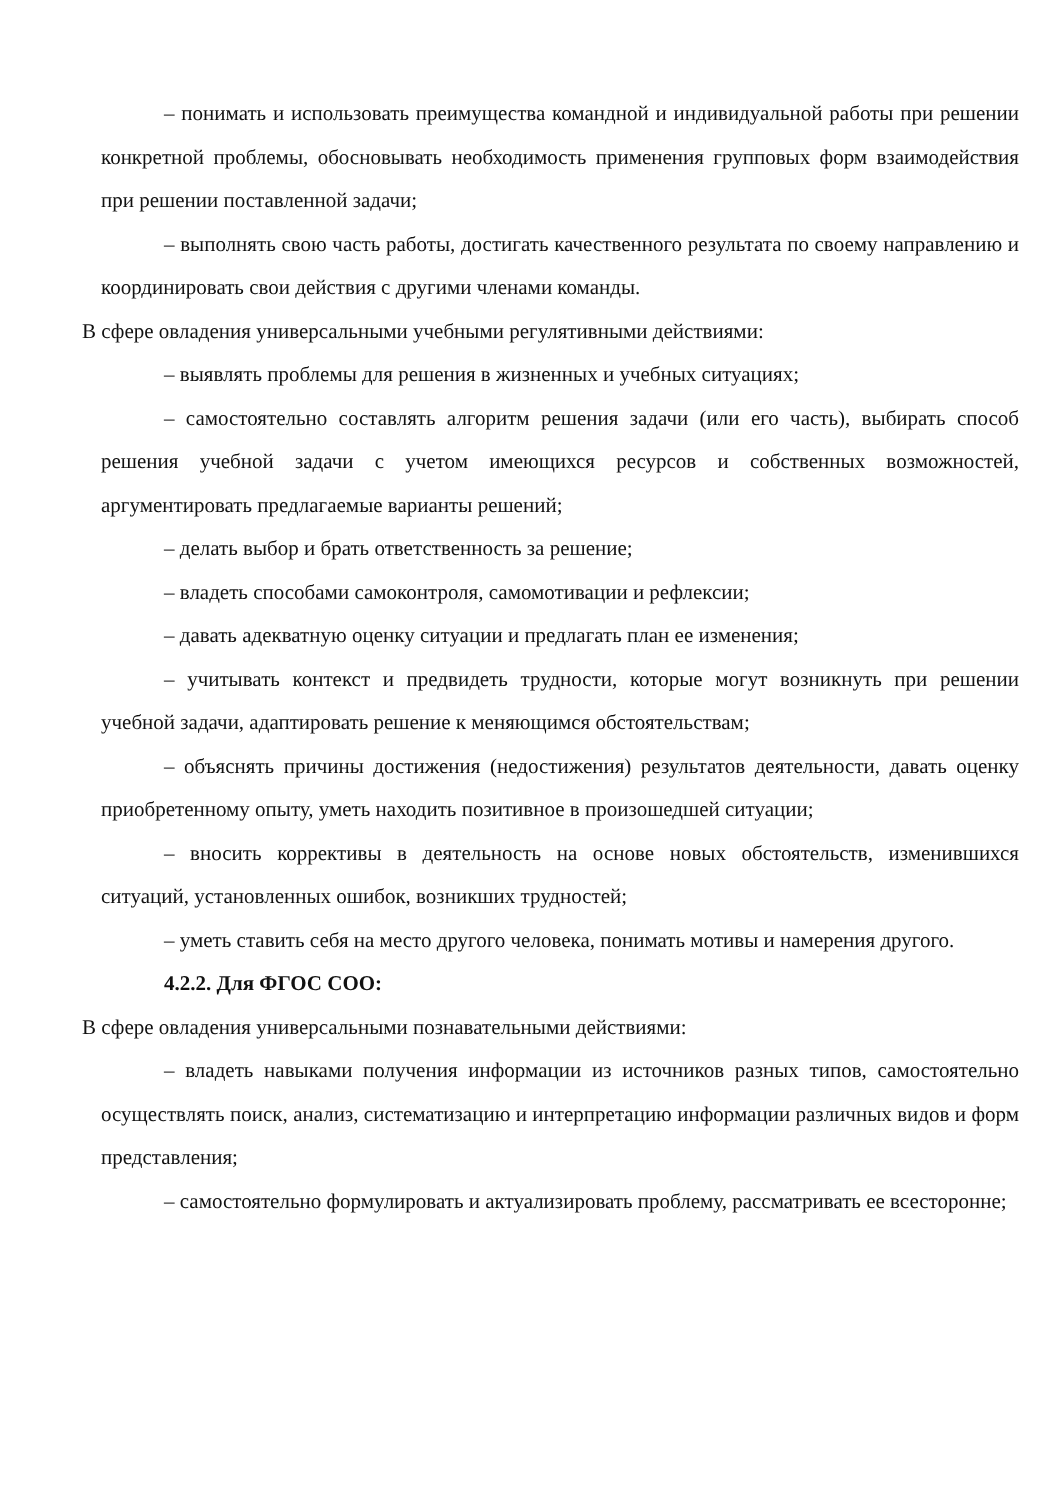– понимать и использовать преимущества командной и индивидуальной работы при решении конкретной проблемы, обосновывать необходимость применения групповых форм взаимодействия при решении поставленной задачи;
– выполнять свою часть работы, достигать качественного результата по своему направлению и координировать свои действия с другими членами команды.
В сфере овладения универсальными учебными регулятивными действиями:
– выявлять проблемы для решения в жизненных и учебных ситуациях;
– самостоятельно составлять алгоритм решения задачи (или его часть), выбирать способ решения учебной задачи с учетом имеющихся ресурсов и собственных возможностей, аргументировать предлагаемые варианты решений;
– делать выбор и брать ответственность за решение;
– владеть способами самоконтроля, самомотивации и рефлексии;
– давать адекватную оценку ситуации и предлагать план ее изменения;
– учитывать контекст и предвидеть трудности, которые могут возникнуть при решении учебной задачи, адаптировать решение к меняющимся обстоятельствам;
– объяснять причины достижения (недостижения) результатов деятельности, давать оценку приобретенному опыту, уметь находить позитивное в произошедшей ситуации;
– вносить коррективы в деятельность на основе новых обстоятельств, изменившихся ситуаций, установленных ошибок, возникших трудностей;
– уметь ставить себя на место другого человека, понимать мотивы и намерения другого.
4.2.2. Для ФГОС СОО:
В сфере овладения универсальными познавательными действиями:
– владеть навыками получения информации из источников разных типов, самостоятельно осуществлять поиск, анализ, систематизацию и интерпретацию информации различных видов и форм представления;
– самостоятельно формулировать и актуализировать проблему, рассматривать ее всесторонне;